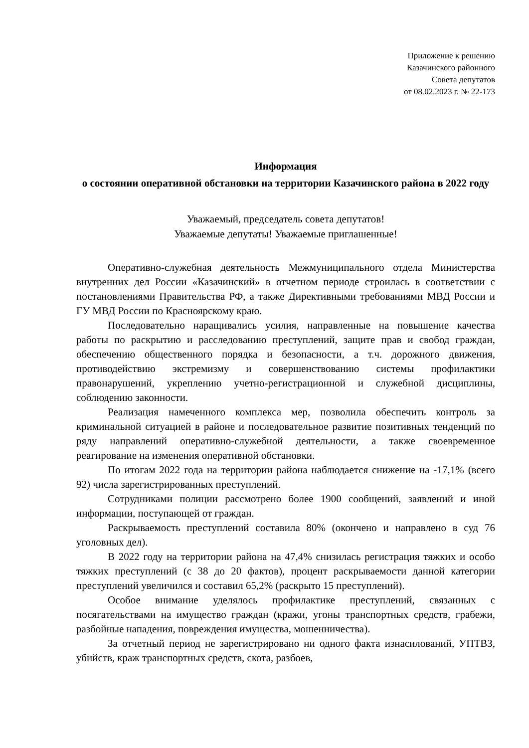Приложение к решению
Казачинского районного
Совета депутатов
от 08.02.2023 г. № 22-173
Информация
о состоянии оперативной обстановки на территории Казачинского района в 2022 году
Уважаемый, председатель совета депутатов!
Уважаемые депутаты! Уважаемые приглашенные!
Оперативно-служебная деятельность Межмуниципального отдела Министерства внутренних дел России «Казачинский» в отчетном периоде строилась в соответствии с постановлениями Правительства РФ, а также Директивными требованиями МВД России и ГУ МВД России по Красноярскому краю.
Последовательно наращивались усилия, направленные на повышение качества работы по раскрытию и расследованию преступлений, защите прав и свобод граждан, обеспечению общественного порядка и безопасности, а т.ч. дорожного движения, противодействию экстремизму и совершенствованию системы профилактики правонарушений, укреплению учетно-регистрационной и служебной дисциплины, соблюдению законности.
Реализация намеченного комплекса мер, позволила обеспечить контроль за криминальной ситуацией в районе и последовательное развитие позитивных тенденций по ряду направлений оперативно-служебной деятельности, а также своевременное реагирование на изменения оперативной обстановки.
По итогам 2022 года на территории района наблюдается снижение на -17,1% (всего 92) числа зарегистрированных преступлений.
Сотрудниками полиции рассмотрено более 1900 сообщений, заявлений и иной информации, поступающей от граждан.
Раскрываемость преступлений составила 80% (окончено и направлено в суд 76 уголовных дел).
В 2022 году на территории района на 47,4% снизилась регистрация тяжких и особо тяжких преступлений (с 38 до 20 фактов), процент раскрываемости данной категории преступлений увеличился и составил 65,2% (раскрыто 15 преступлений).
Особое внимание уделялось профилактике преступлений, связанных с посягательствами на имущество граждан (кражи, угоны транспортных средств, грабежи, разбойные нападения, повреждения имущества, мошенничества).
За отчетный период не зарегистрировано ни одного факта изнасилований, УПТВЗ, убийств, краж транспортных средств, скота, разбоев,